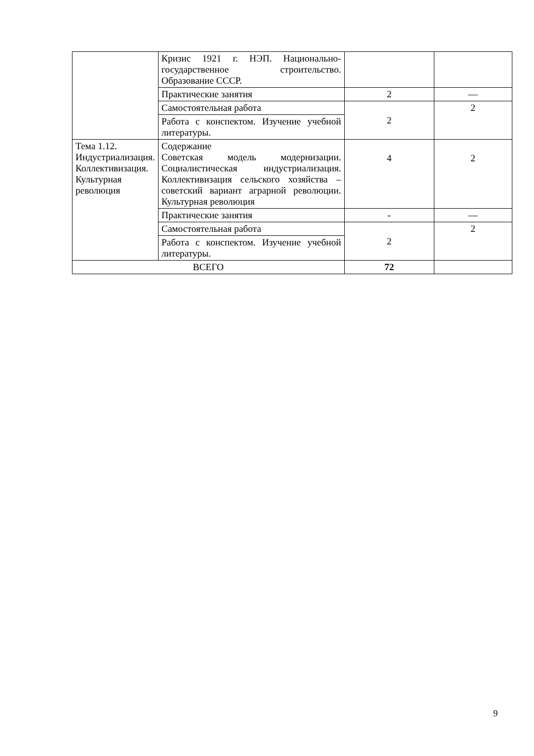| | Кризис 1921 г. НЭП. Национально-государственное строительство. Образование СССР. | | |
| | Практические занятия | 2 | — |
| | Самостоятельная работа | 2 | 2 |
| | Работа с конспектом. Изучение учебной литературы. | | |
| Тема 1.12. Индустриализация. Коллективизация. Культурная революция | Содержание Советская модель модернизации. Социалистическая индустриализация. Коллективизация сельского хозяйства – советский вариант аграрной революции. Культурная революция | 4 | 2 |
| | Практические занятия | - | — |
| | Самостоятельная работа | 2 | 2 |
| | Работа с конспектом. Изучение учебной литературы. | | |
| ВСЕГО | | 72 | |
9